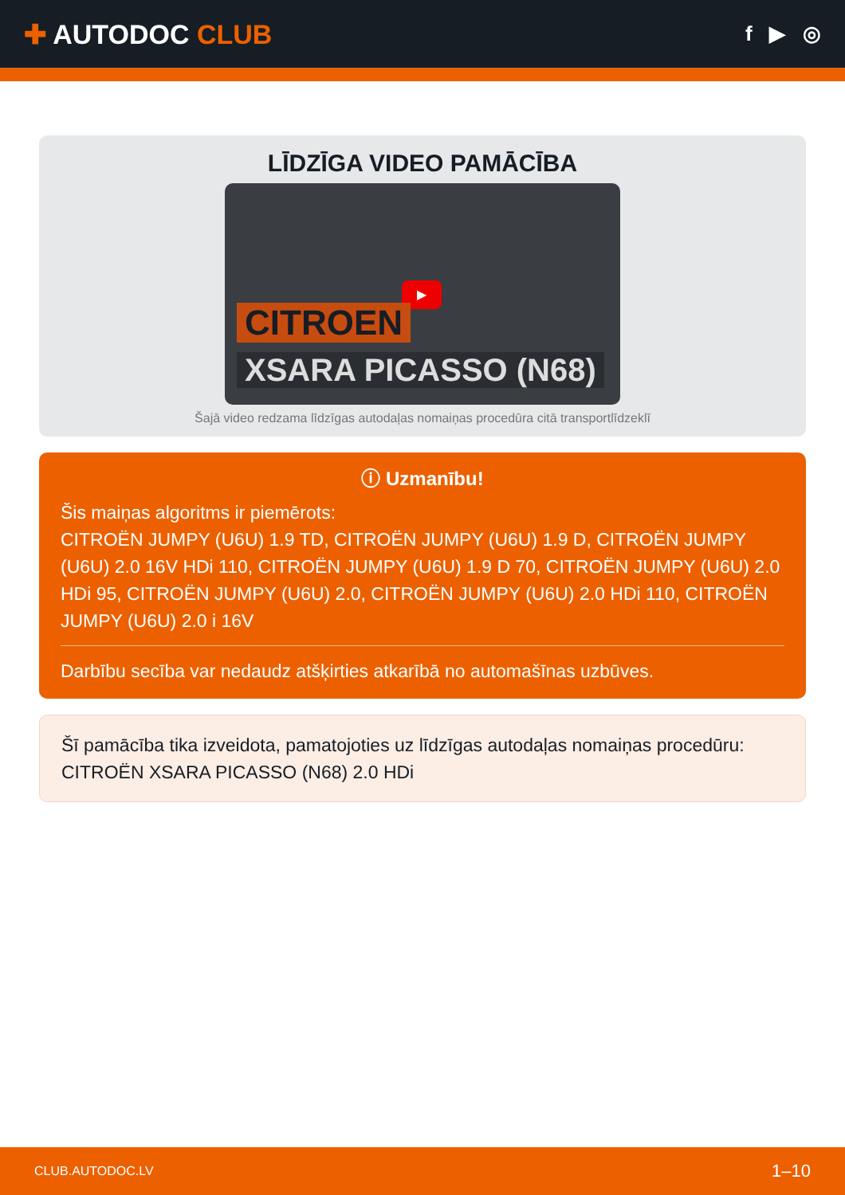✚ AUTODOC CLUB
f ▶ ◎
LĪDZĪGA VIDEO PAMĀCĪBA
▶
CITROEN
XSARA PICASSO (N68)
Šajā video redzama līdzīgas autodaļas nomaiņas procedūra citā transportlīdzeklī
ⓘ Uzmanību!
Šis maiņas algoritms ir piemērots:
CITROËN JUMPY (U6U) 1.9 TD, CITROËN JUMPY (U6U) 1.9 D, CITROËN JUMPY (U6U) 2.0 16V HDi 110, CITROËN JUMPY (U6U) 1.9 D 70, CITROËN JUMPY (U6U) 2.0 HDi 95, CITROËN JUMPY (U6U) 2.0, CITROËN JUMPY (U6U) 2.0 HDi 110, CITROËN JUMPY (U6U) 2.0 i 16V
Darbību secība var nedaudz atšķirties atkarībā no automašīnas uzbūves.
Šī pamācība tika izveidota, pamatojoties uz līdzīgas autodaļas nomaiņas procedūru: CITROËN XSARA PICASSO (N68) 2.0 HDi
CLUB.AUTODOC.LV 1–10